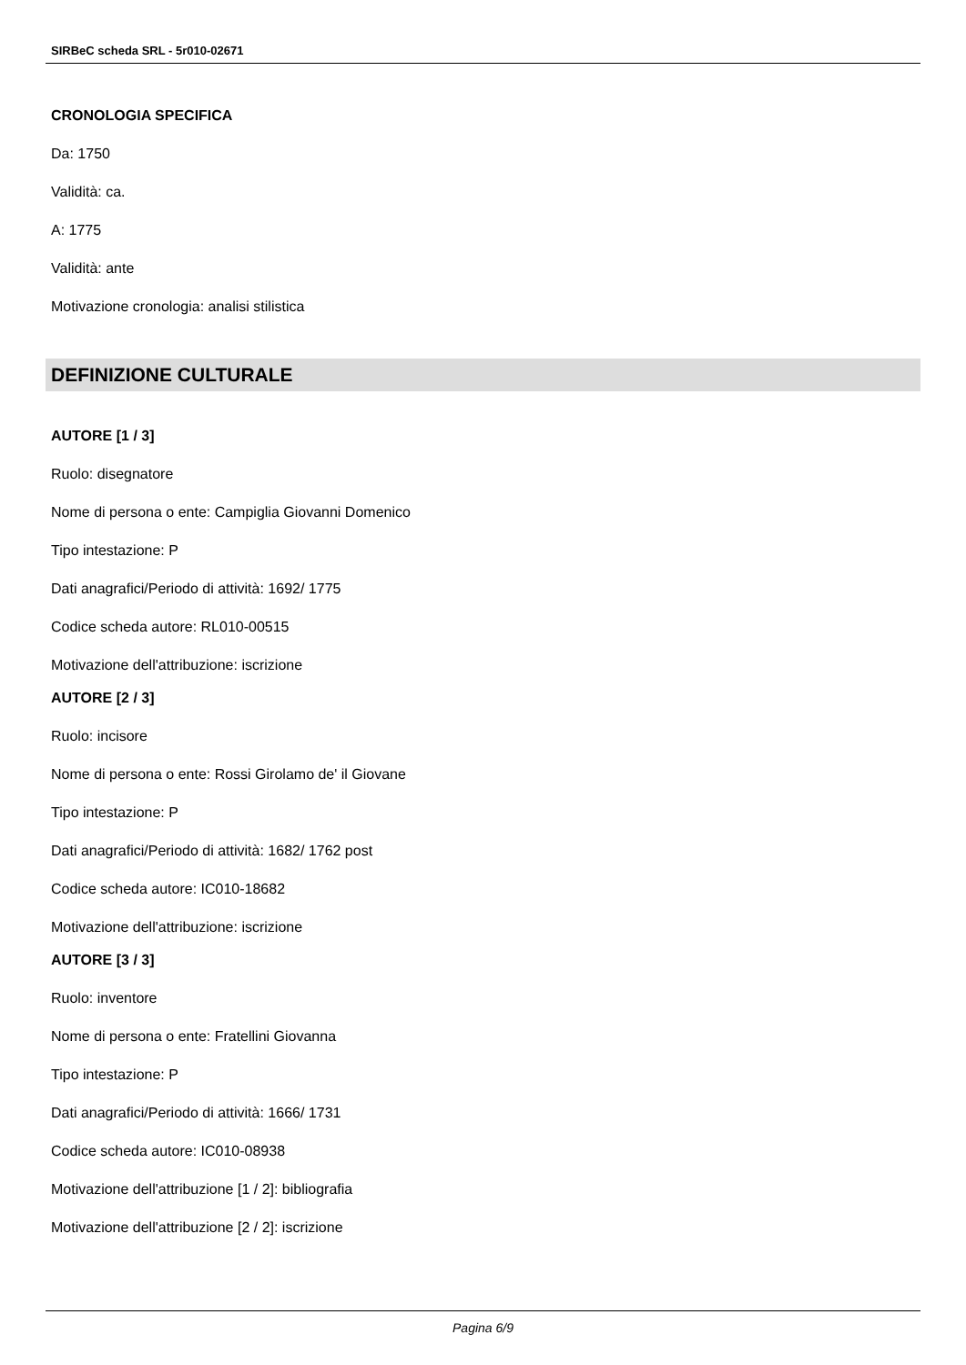SIRBeC scheda SRL - 5r010-02671
CRONOLOGIA SPECIFICA
Da: 1750
Validità: ca.
A: 1775
Validità: ante
Motivazione cronologia: analisi stilistica
DEFINIZIONE CULTURALE
AUTORE [1 / 3]
Ruolo: disegnatore
Nome di persona o ente: Campiglia Giovanni Domenico
Tipo intestazione: P
Dati anagrafici/Periodo di attività: 1692/ 1775
Codice scheda autore: RL010-00515
Motivazione dell'attribuzione: iscrizione
AUTORE [2 / 3]
Ruolo: incisore
Nome di persona o ente: Rossi Girolamo de' il Giovane
Tipo intestazione: P
Dati anagrafici/Periodo di attività: 1682/ 1762 post
Codice scheda autore: IC010-18682
Motivazione dell'attribuzione: iscrizione
AUTORE [3 / 3]
Ruolo: inventore
Nome di persona o ente: Fratellini Giovanna
Tipo intestazione: P
Dati anagrafici/Periodo di attività: 1666/ 1731
Codice scheda autore: IC010-08938
Motivazione dell'attribuzione [1 / 2]: bibliografia
Motivazione dell'attribuzione [2 / 2]: iscrizione
Pagina 6/9